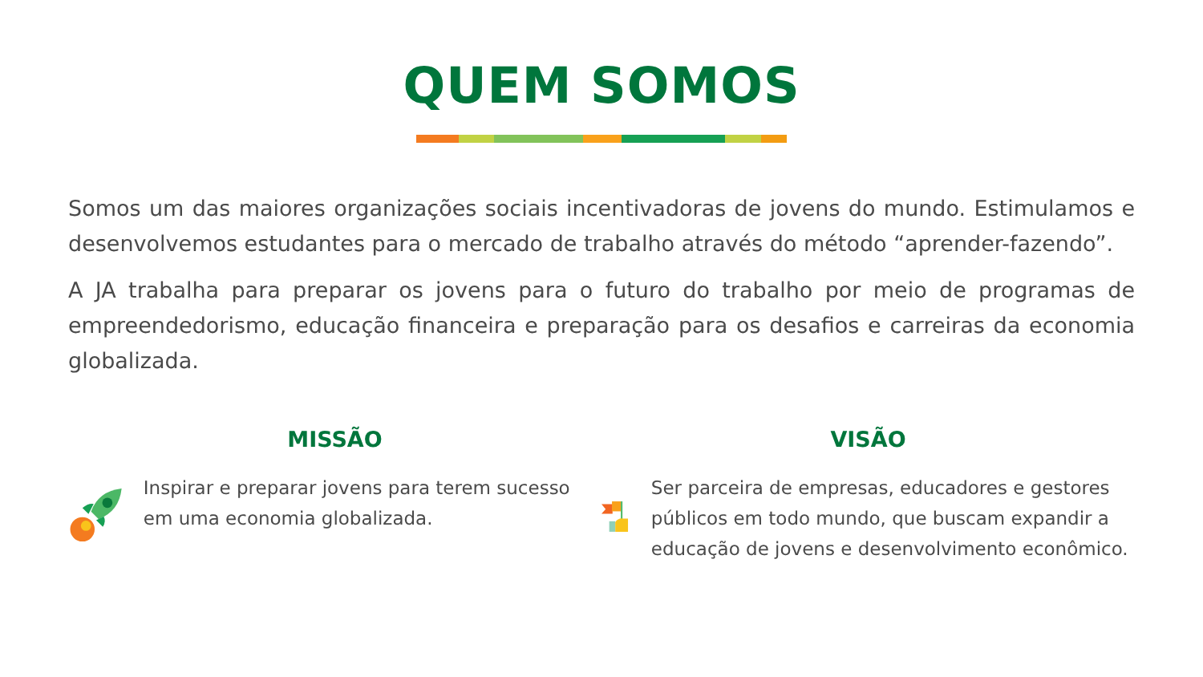QUEM SOMOS
Somos um das maiores organizações sociais incentivadoras de jovens do mundo. Estimulamos e desenvolvemos estudantes para o mercado de trabalho através do método “aprender-fazendo”.
A JA trabalha para preparar os jovens para o futuro do trabalho por meio de programas de empreendedorismo, educação financeira e preparação para os desafios e carreiras da economia globalizada.
MISSÃO
Inspirar e preparar jovens para terem sucesso em uma economia globalizada.
VISÃO
Ser parceira de empresas, educadores e gestores públicos em todo mundo, que buscam expandir a educação de jovens e desenvolvimento econômico.